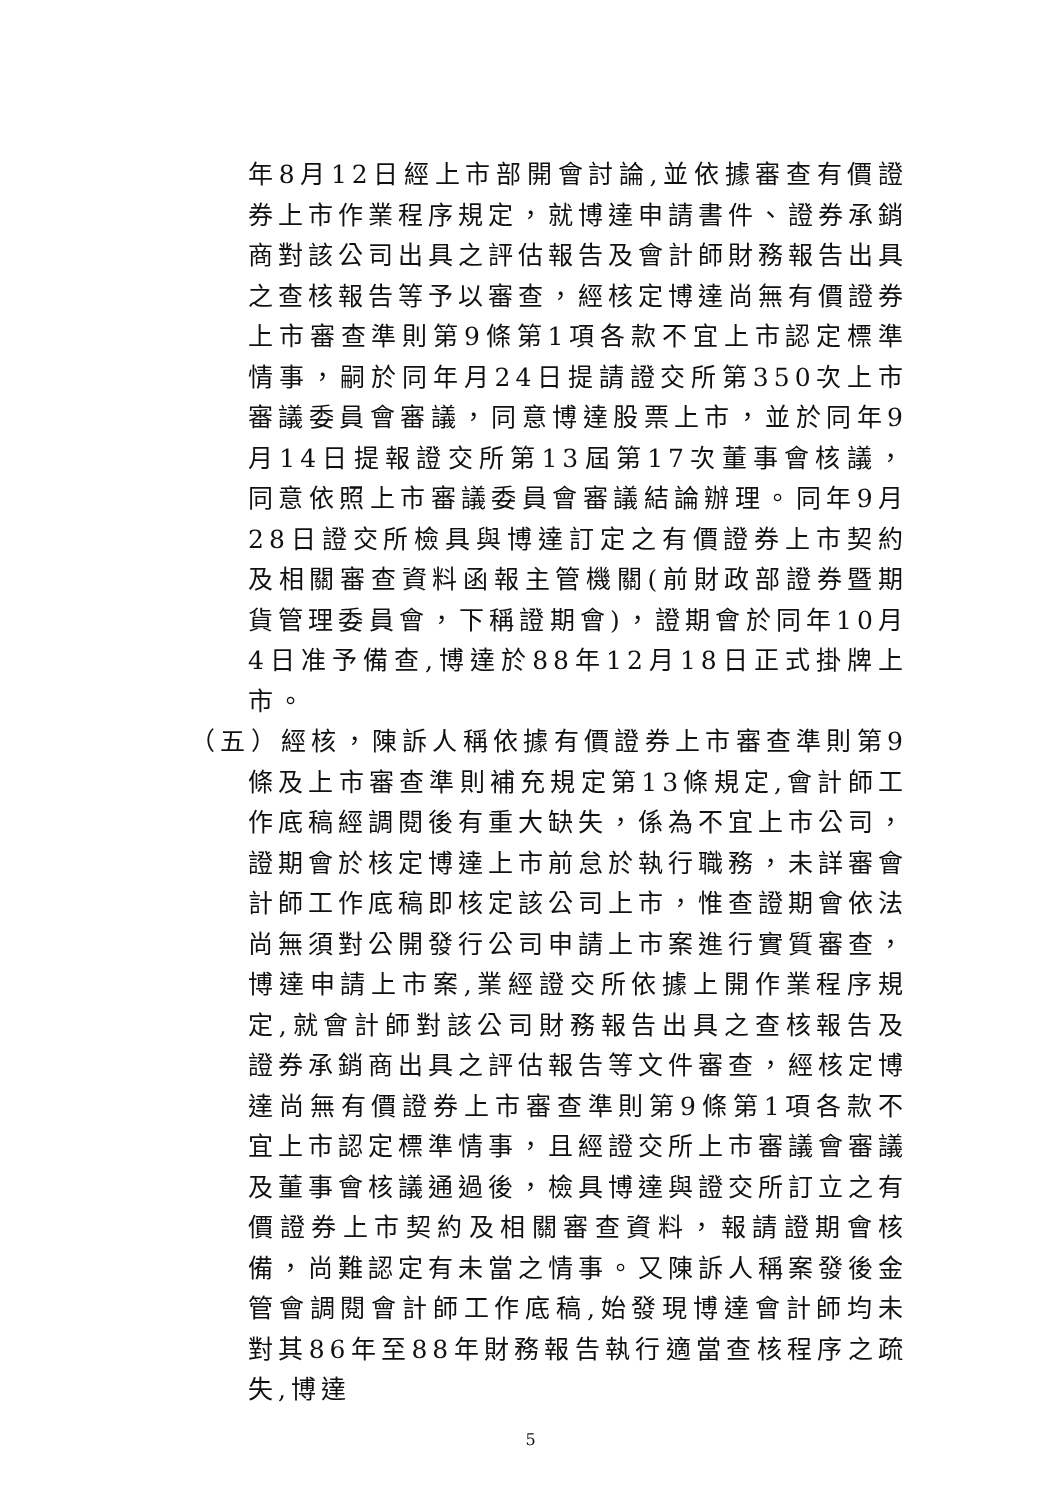年8月12日經上市部開會討論,並依據審查有價證券上市作業程序規定，就博達申請書件、證券承銷商對該公司出具之評估報告及會計師財務報告出具之查核報告等予以審查，經核定博達尚無有價證券上市審查準則第9條第1項各款不宜上市認定標準情事，嗣於同年月24日提請證交所第350次上市審議委員會審議，同意博達股票上市，並於同年9月14日提報證交所第13屆第17次董事會核議，同意依照上市審議委員會審議結論辦理。同年9月28日證交所檢具與博達訂定之有價證券上市契約及相關審查資料函報主管機關(前財政部證券暨期貨管理委員會，下稱證期會)，證期會於同年10月4日准予備查,博達於88年12月18日正式掛牌上市。
（五）經核，陳訴人稱依據有價證券上市審查準則第9條及上市審查準則補充規定第13條規定,會計師工作底稿經調閱後有重大缺失，係為不宜上市公司，證期會於核定博達上市前怠於執行職務，未詳審會計師工作底稿即核定該公司上市，惟查證期會依法尚無須對公開發行公司申請上市案進行實質審查，博達申請上市案,業經證交所依據上開作業程序規定,就會計師對該公司財務報告出具之查核報告及證券承銷商出具之評估報告等文件審查，經核定博達尚無有價證券上市審查準則第9條第1項各款不宜上市認定標準情事，且經證交所上市審議會審議及董事會核議通過後，檢具博達與證交所訂立之有價證券上市契約及相關審查資料，報請證期會核備，尚難認定有未當之情事。又陳訴人稱案發後金管會調閱會計師工作底稿,始發現博達會計師均未對其86年至88年財務報告執行適當查核程序之疏失,博達
5